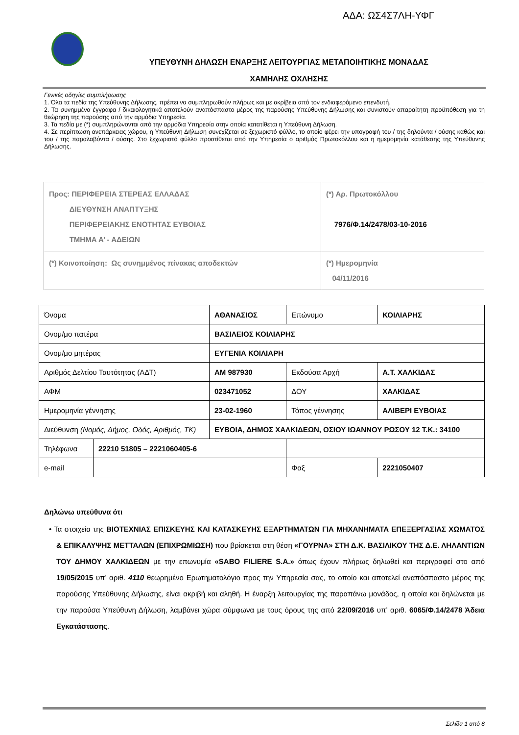ΑΔΑ: ΩΣ4Σ7ΛΗ-ΥΦΓ
ΥΠΕΥΘΥΝΗ ΔΗΛΩΣΗ ΕΝΑΡΞΗΣ ΛΕΙΤΟΥΡΓΙΑΣ ΜΕΤΑΠΟΙΗΤΙΚΗΣ ΜΟΝΑΔΑΣ
ΧΑΜΗΛΗΣ ΟΧΛΗΣΗΣ
Γενικές οδηγίες συμπλήρωσης
1. Όλα τα πεδία της Υπεύθυνης Δήλωσης, πρέπει να συμπληρωθούν πλήρως και με ακρίβεια από τον ενδιαφερόμενο επενδυτή.
2. Τα συνημμένα έγγραφα / δικαιολογητικά αποτελούν αναπόσπαστο μέρος της παρούσης Υπεύθυνης Δήλωσης και συνιστούν απαραίτητη προϋπόθεση για τη θεώρηση της παρούσης από την αρμόδια Υπηρεσία.
3. Τα πεδία με (*) συμπληρώνονται από την αρμόδια Υπηρεσία στην οποία κατατίθεται η Υπεύθυνη Δήλωση.
4. Σε περίπτωση ανεπάρκειας χώρου, η Υπεύθυνη Δήλωση συνεχίζεται σε ξεχωριστό φύλλο, το οποίο φέρει την υπογραφή του / της δηλούντα / ούσης καθώς και του / της παραλαβόντα / ούσης. Στο ξεχωριστό φύλλο προστίθεται από την Υπηρεσία ο αριθμός Πρωτοκόλλου και η ημερομηνία κατάθεσης της Υπεύθυνης Δήλωσης.
| Προς: ΠΕΡΙΦΕΡΕΙΑ ΣΤΕΡΕΑΣ ΕΛΛΑΔΑΣ ΔΙΕΥΘΥΝΣΗ ΑΝΑΠΤΥΞΗΣ ΠΕΡΙΦΕΡΕΙΑΚΗΣ ΕΝΟΤΗΤΑΣ ΕΥΒΟΙΑΣ ΤΜΗΜΑ Α’ - ΑΔΕΙΩΝ | (*) Αρ. Πρωτοκόλλου 7976/Φ.14/2478/03-10-2016 |
| (*) Κοινοποίηση: Ως συνημμένος πίνακας αποδεκτών | (*) Ημερομηνία 04/11/2016 |
| Όνομα | | ΑΘΑΝΑΣΙΟΣ | Επώνυμο | ΚΟΙΛΙΑΡΗΣ |
| Ονομ/μο πατέρα | | ΒΑΣΙΛΕΙΟΣ ΚΟΙΛΙΑΡΗΣ | | |
| Ονομ/μο μητέρας | | ΕΥΓΕΝΙΑ ΚΟΙΛΙΑΡΗ | | |
| Αριθμός Δελτίου Ταυτότητας (ΑΔΤ) | | ΑΜ 987930 | Εκδούσα Αρχή | Α.Τ. ΧΑΛΚΙΔΑΣ |
| ΑΦΜ | | 023471052 | ΔΟΥ | ΧΑΛΚΙΔΑΣ |
| Ημερομηνία γέννησης | | 23-02-1960 | Τόπος γέννησης | ΑΛΙΒΕΡΙ ΕΥΒΟΙΑΣ |
| Διεύθυνση (Νομός, Δήμος, Οδός, Αριθμός, ΤΚ) | | ΕΥΒΟΙΑ, ΔΗΜΟΣ ΧΑΛΚΙΔΕΩΝ, ΟΣΙΟΥ ΙΩΑΝΝΟΥ ΡΩΣΟΥ 12 Τ.Κ.: 34100 | | |
| Τηλέφωνα | 22210 51805 – 2221060405-6 | | | |
| e-mail | | | Φαξ | 2221050407 |
Δηλώνω υπεύθυνα ότι
• Τα στοιχεία της ΒΙΟΤΕΧΝΙΑΣ ΕΠΙΣΚΕΥΗΣ ΚΑΙ ΚΑΤΑΣΚΕΥΗΣ ΕΞΑΡΤΗΜΑΤΩΝ ΓΙΑ ΜΗΧΑΝΗΜΑΤΑ ΕΠΕΞΕΡΓΑΣΙΑΣ ΧΩΜΑΤΟΣ & ΕΠΙΚΑΛΥΨΗΣ ΜΕΤΤΑΛΩΝ (ΕΠΙΧΡΩΜΙΩΣΗ) που βρίσκεται στη θέση «ΓΟΥΡΝΑ» ΣΤΗ Δ.Κ. ΒΑΣΙΛΙΚΟΥ ΤΗΣ Δ.Ε. ΛΗΛΑΝΤΙΩΝ ΤΟΥ ΔΗΜΟΥ ΧΑΛΚΙΔΕΩΝ με την επωνυμία «SABO FILIERE S.A.» όπως έχουν πλήρως δηλωθεί και περιγραφεί στο από 19/05/2015 υπ’ αριθ. 4110 θεωρημένο Ερωτηματολόγιο προς την Υπηρεσία σας, το οποίο και αποτελεί αναπόσπαστο μέρος της παρούσης Υπεύθυνης Δήλωσης, είναι ακριβή και αληθή. Η έναρξη λειτουργίας της παραπάνω μονάδος, η οποία και δηλώνεται με την παρούσα Υπεύθυνη Δήλωση, λαμβάνει χώρα σύμφωνα με τους όρους της από 22/09/2016 υπ’ αριθ. 6065/Φ.14/2478 Άδεια Εγκατάστασης.
Σελίδα 1 από 8